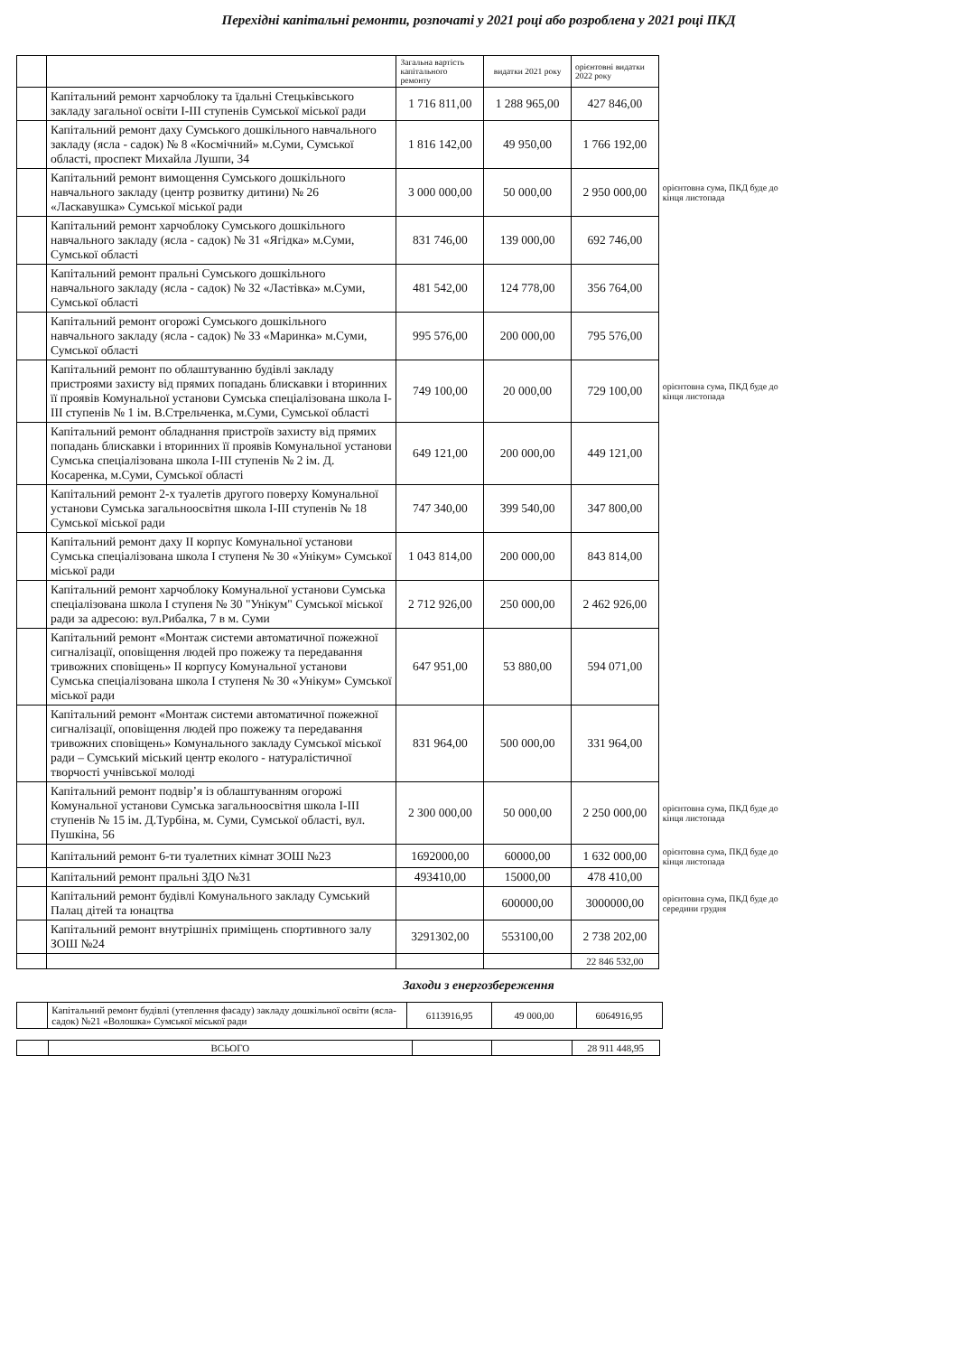Перехідні капітальні ремонти, розпочаті у 2021 році або розроблена у 2021 році ПКД
| | | Загальна вартість капітального ремонту | видатки 2021 року | орієнтовні видатки 2022 року | |
| | Капітальний ремонт харчоблоку та їдальні Стецьківського закладу загальної освіти І-ІІІ ступенів Сумської міської ради | 1 716 811,00 | 1 288 965,00 | 427 846,00 | |
| | Капітальний ремонт даху Сумського дошкільного навчального закладу (ясла - садок) № 8 «Космічний» м.Суми, Сумської області, проспект Михайла Лушпи, 34 | 1 816 142,00 | 49 950,00 | 1 766 192,00 | |
| | Капітальний ремонт вимощення Сумського дошкільного навчального закладу (центр розвитку дитини) № 26 «Ласкавушка» Сумської міської ради | 3 000 000,00 | 50 000,00 | 2 950 000,00 | орієнтовна сума, ПКД буде до кінця листопада |
| | Капітальний ремонт харчоблоку Сумського дошкільного навчального закладу (ясла - садок) № 31 «Ягідка» м.Суми, Сумської області | 831 746,00 | 139 000,00 | 692 746,00 | |
| | Капітальний ремонт пральні Сумського дошкільного навчального закладу (ясла - садок) № 32 «Ластівка» м.Суми, Сумської області | 481 542,00 | 124 778,00 | 356 764,00 | |
| | Капітальний ремонт огорожі Сумського дошкільного навчального закладу (ясла - садок) № 33 «Маринка» м.Суми, Сумської області | 995 576,00 | 200 000,00 | 795 576,00 | |
| | Капітальний ремонт по облаштуванню будівлі закладу пристроями захисту від прямих попадань блискавки і вторинних її проявів Комунальної установи Сумська спеціалізована школа І-ІІІ ступенів № 1 ім. В.Стрельченка, м.Суми, Сумської області | 749 100,00 | 20 000,00 | 729 100,00 | орієнтовна сума, ПКД буде до кінця листопада |
| | Капітальний ремонт обладнання пристроїв захисту від прямих попадань блискавки і вторинних її проявів Комунальної установи Сумська спеціалізована школа І-ІІІ ступенів № 2 ім. Д. Косаренка, м.Суми, Сумської області | 649 121,00 | 200 000,00 | 449 121,00 | |
| | Капітальний ремонт 2-х туалетів другого поверху Комунальної установи Сумська загальноосвітня школа І-ІІІ ступенів № 18 Сумської міської ради | 747 340,00 | 399 540,00 | 347 800,00 | |
| | Капітальний ремонт даху ІІ корпус Комунальної установи Сумська спеціалізована школа І ступеня № 30 «Унікум» Сумської міської ради | 1 043 814,00 | 200 000,00 | 843 814,00 | |
| | Капітальний ремонт харчоблоку Комунальної установи Сумська спеціалізована школа І ступеня № 30 "Унікум" Сумської міської ради за адресою: вул.Рибалка, 7 в м. Суми | 2 712 926,00 | 250 000,00 | 2 462 926,00 | |
| | Капітальний ремонт «Монтаж системи автоматичної пожежної сигналізації, оповіщення людей про пожежу та передавання тривожних сповіщень» ІІ корпусу Комунальної установи Сумська спеціалізована школа І ступеня № 30 «Унікум» Сумської міської ради | 647 951,00 | 53 880,00 | 594 071,00 | |
| | Капітальний ремонт «Монтаж системи автоматичної пожежної сигналізації, оповіщення людей про пожежу та передавання тривожних сповіщень» Комунального закладу Сумської міської ради – Сумський міський центр еколого - натуралістичної творчості учнівської молоді | 831 964,00 | 500 000,00 | 331 964,00 | |
| | Капітальний ремонт подвір’я із облаштуванням огорожі Комунальної установи Сумська загальноосвітня школа І-ІІІ ступенів № 15 ім. Д.Турбіна, м. Суми, Сумської області, вул. Пушкіна, 56 | 2 300 000,00 | 50 000,00 | 2 250 000,00 | орієнтовна сума, ПКД буде до кінця листопада |
| | Капітальний ремонт 6-ти туалетних кімнат ЗОШ №23 | 1692000,00 | 60000,00 | 1 632 000,00 | орієнтовна сума, ПКД буде до кінця листопада |
| | Капітальний ремонт пральні ЗДО №31 | 493410,00 | 15000,00 | 478 410,00 | |
| | Капітальний ремонт будівлі Комунального закладу Сумський Палац дітей та юнацтва | | 600000,00 | 3000000,00 | орієнтовна сума, ПКД буде до середини грудня |
| | Капітальний ремонт внутрішніх приміщень спортивного залу ЗОШ №24 | 3291302,00 | 553100,00 | 2 738 202,00 | |
| | | | | 22 846 532,00 | |
Заходи з енергозбереження
| | Капітальний ремонт будівлі (утеплення фасаду) закладу дошкільної освіти (ясла-садок) №21 «Волошка» Сумської міської ради | 6113916,95 | 49 000,00 | 6064916,95 | |
| | ВСЬОГО | | | 28 911 448,95 | |